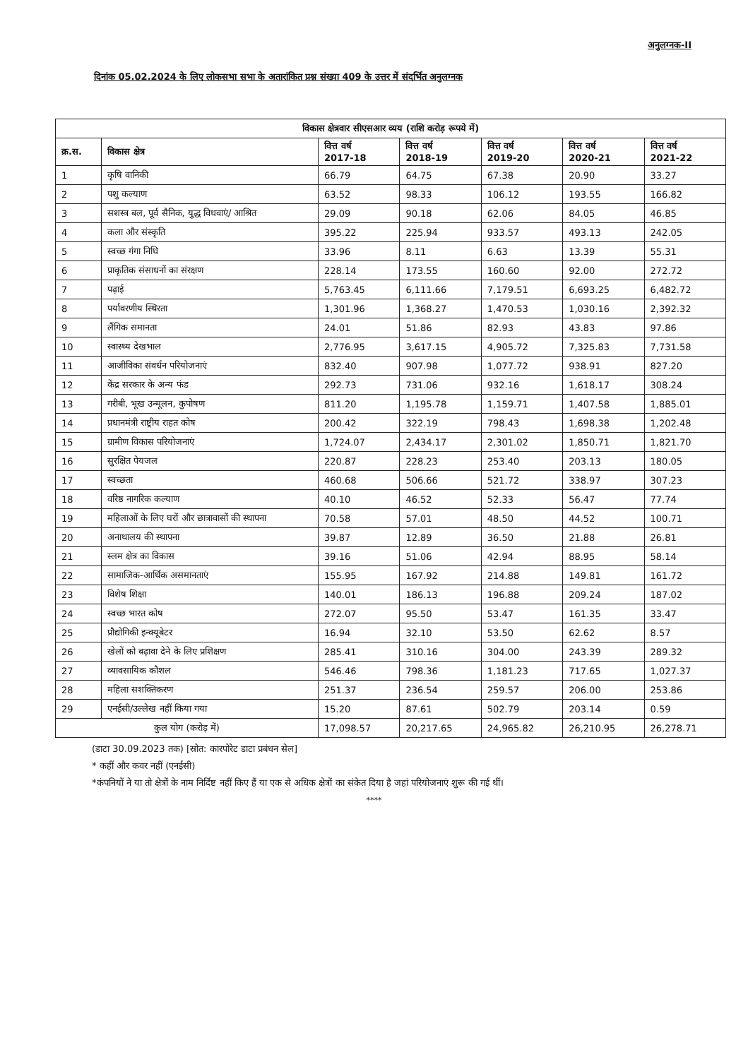अनुलग्नक-II
दिनांक 05.02.2024 के लिए लोकसभा सभा के अतारांकित प्रश्न संख्या 409 के उत्तर में संदर्भित अनुलग्नक
| विकास क्षेत्रवार सीएसआर व्यय (राशि करोड़ रूपये में) | | | | | | |
| --- | --- | --- | --- | --- | --- | --- |
| क्र.स. | विकास क्षेत्र | वित्त वर्ष 2017-18 | वित्त वर्ष 2018-19 | वित्त वर्ष 2019-20 | वित्त वर्ष 2020-21 | वित्त वर्ष 2021-22 |
| 1 | कृषि वानिकी | 66.79 | 64.75 | 67.38 | 20.90 | 33.27 |
| 2 | पशु कल्याण | 63.52 | 98.33 | 106.12 | 193.55 | 166.82 |
| 3 | सशस्त्र बल, पूर्व सैनिक, युद्ध विधवाएं/ आश्रित | 29.09 | 90.18 | 62.06 | 84.05 | 46.85 |
| 4 | कला और संस्कृति | 395.22 | 225.94 | 933.57 | 493.13 | 242.05 |
| 5 | स्वच्छ गंगा निधि | 33.96 | 8.11 | 6.63 | 13.39 | 55.31 |
| 6 | प्राकृतिक संसाधनों का संरक्षण | 228.14 | 173.55 | 160.60 | 92.00 | 272.72 |
| 7 | पढ़ाई | 5,763.45 | 6,111.66 | 7,179.51 | 6,693.25 | 6,482.72 |
| 8 | पर्यावरणीय स्थिरता | 1,301.96 | 1,368.27 | 1,470.53 | 1,030.16 | 2,392.32 |
| 9 | लैंगिक समानता | 24.01 | 51.86 | 82.93 | 43.83 | 97.86 |
| 10 | स्वास्थ्य देखभाल | 2,776.95 | 3,617.15 | 4,905.72 | 7,325.83 | 7,731.58 |
| 11 | आजीविका संवर्धन परियोजनाएं | 832.40 | 907.98 | 1,077.72 | 938.91 | 827.20 |
| 12 | केंद्र सरकार के अन्य फंड | 292.73 | 731.06 | 932.16 | 1,618.17 | 308.24 |
| 13 | गरीबी, भूख उन्मूलन, कुपोषण | 811.20 | 1,195.78 | 1,159.71 | 1,407.58 | 1,885.01 |
| 14 | प्रधानमंत्री राष्ट्रीय राहत कोष | 200.42 | 322.19 | 798.43 | 1,698.38 | 1,202.48 |
| 15 | ग्रामीण विकास परियोजनाएं | 1,724.07 | 2,434.17 | 2,301.02 | 1,850.71 | 1,821.70 |
| 16 | सुरक्षित पेयजल | 220.87 | 228.23 | 253.40 | 203.13 | 180.05 |
| 17 | स्वच्छता | 460.68 | 506.66 | 521.72 | 338.97 | 307.23 |
| 18 | वरिष्ठ नागरिक कल्याण | 40.10 | 46.52 | 52.33 | 56.47 | 77.74 |
| 19 | महिलाओं के लिए घरों और छात्रावासों की स्थापना | 70.58 | 57.01 | 48.50 | 44.52 | 100.71 |
| 20 | अनाथालय की स्थापना | 39.87 | 12.89 | 36.50 | 21.88 | 26.81 |
| 21 | स्लम क्षेत्र का विकास | 39.16 | 51.06 | 42.94 | 88.95 | 58.14 |
| 22 | सामाजिक-आर्थिक असमानताएं | 155.95 | 167.92 | 214.88 | 149.81 | 161.72 |
| 23 | विशेष शिक्षा | 140.01 | 186.13 | 196.88 | 209.24 | 187.02 |
| 24 | स्वच्छ भारत कोष | 272.07 | 95.50 | 53.47 | 161.35 | 33.47 |
| 25 | प्रौद्योगिकी इन्क्यूबेटर | 16.94 | 32.10 | 53.50 | 62.62 | 8.57 |
| 26 | खेलों को बढ़ावा देने के लिए प्रशिक्षण | 285.41 | 310.16 | 304.00 | 243.39 | 289.32 |
| 27 | व्यावसायिक कौशल | 546.46 | 798.36 | 1,181.23 | 717.65 | 1,027.37 |
| 28 | महिला सशक्तिकरण | 251.37 | 236.54 | 259.57 | 206.00 | 253.86 |
| 29 | एनईसी/उल्लेख नहीं किया गया | 15.20 | 87.61 | 502.79 | 203.14 | 0.59 |
| कुल योग (करोड़ में) | | 17,098.57 | 20,217.65 | 24,965.82 | 26,210.95 | 26,278.71 |
(डाटा 30.09.2023 तक) [स्रोत: कारपोरेट डाटा प्रबंधन सेल]
* कहीं और कवर नहीं (एनईसी)
*कंपनियों ने या तो क्षेत्रों के नाम निर्दिष्ट नहीं किए हैं या एक से अधिक क्षेत्रों का संकेत दिया है जहां परियोजनाएं शुरू की गई थीं।
****